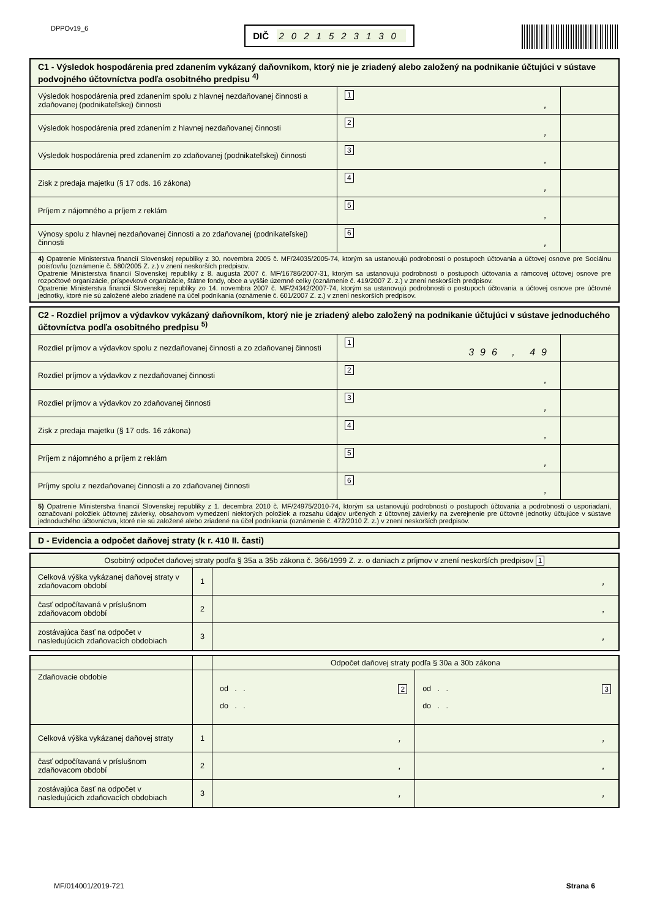DPPOv19_6
DIČ 2021523130
| C1 - Výsledok hospodárenia pred zdanením vykázaný daňovníkom, ktorý nie je zriadený alebo založený na podnikanie účtujúci v sústave podvojného účtovníctva podľa osobitného predpisu <sup>4)</sup> | | |
| --- | --- | --- |
| Výsledok hospodárenia pred zdanením spolu z hlavnej nezdaňovanej činnosti a zdaňovanej (podnikateľskej) činnosti | 1 , | |
| Výsledok hospodárenia pred zdanením z hlavnej nezdaňovanej činnosti | 2 , | |
| Výsledok hospodárenia pred zdanením zo zdaňovanej (podnikateľskej) činnosti | 3 , | |
| Zisk z predaja majetku (§ 17 ods. 16 zákona) | 4 , | |
| Príjem z nájomného a príjem z reklám | 5 , | |
| Výnosy spolu z hlavnej nezdaňovanej činnosti a zo zdaňovanej (podnikateľskej) činnosti | 6 , | |
| 4) Opatrenie Ministerstva financií Slovenskej republiky z 30. novembra 2005 č. MF/24035/2005-74, ktorým sa ustanovujú podrobnosti o postupoch účtovania a účtovej osnove pre Sociálnu poisťovňu (oznámenie č. 580/2005 Z. z.) v znení neskorších predpisov. Opatrenie Ministerstva financií Slovenskej republiky z 8. augusta 2007 č. MF/16786/2007-31, ktorým sa ustanovujú podrobnosti o postupoch účtovania a rámcovej účtovej osnove pre rozpočtové organizácie, príspevkové organizácie, štátne fondy, obce a vyššie územné celky (oznámenie č. 419/2007 Z. z.) v znení neskorších predpisov. Opatrenie Ministerstva financií Slovenskej republiky zo 14. novembra 2007 č. MF/24342/2007-74, ktorým sa ustanovujú podrobnosti o postupoch účtovania a účtovej osnove pre účtovné jednotky, ktoré nie sú založené alebo zriadené na účel podnikania (oznámenie č. 601/2007 Z. z.) v znení neskorších predpisov. | | |
| C2 - Rozdiel príjmov a výdavkov vykázaný daňovníkom, ktorý nie je zriadený alebo založený na podnikanie účtujúci v sústave jednoduchého účtovníctva podľa osobitného predpisu <sup>5)</sup> | | |
| --- | --- | --- |
| Rozdiel príjmov a výdavkov spolu z nezdaňovanej činnosti a zo zdaňovanej činnosti | 1 396 , 49 | |
| Rozdiel príjmov a výdavkov z nezdaňovanej činnosti | 2 , | |
| Rozdiel príjmov a výdavkov zo zdaňovanej činnosti | 3 , | |
| Zisk z predaja majetku (§ 17 ods. 16 zákona) | 4 , | |
| Príjem z nájomného a príjem z reklám | 5 , | |
| Príjmy spolu z nezdaňovanej činnosti a zo zdaňovanej činnosti | 6 , | |
| 5) Opatrenie Ministerstva financií Slovenskej republiky z 1. decembra 2010 č. MF/24975/2010-74, ktorým sa ustanovujú podrobnosti o postupoch účtovania a podrobnosti o usporiadaní, označovaní položiek účtovnej závierky, obsahovom vymedzení niektorých položiek a rozsahu údajov určených z účtovnej závierky na zverejnenie pre účtovné jednotky účtujúce v sústave jednoduchého účtovníctva, ktoré nie sú založené alebo zriadené na účel podnikania (oznámenie č. 472/2010 Z. z.) v znení neskorších predpisov. | | |
| D - Evidencia a odpočet daňovej straty (k r. 410 II. časti) |
| --- |
| Osobitný odpočet daňovej straty podľa § 35a a 35b zákona č. 366/1999 Z. z. o daniach z príjmov v znení neskorších predpisov 1 | | |
| Celková výška vykázanej daňovej straty v zdaňovacom období | 1 | , |
| časť odpočítavaná v príslušnom zdaňovacom období | 2 | , |
| zostávajúca časť na odpočet v nasledujúcich zdaňovacích obdobiach | 3 | , |
| | | Odpočet daňovej straty podľa § 30a a 30b zákona | |
| Zdaňovacie obdobie | | od . . 2 do . . | od . . 3 do . . |
| Celková výška vykázanej daňovej straty | 1 | , | , |
| časť odpočítavaná v príslušnom zdaňovacom období | 2 | , | , |
| zostávajúca časť na odpočet v nasledujúcich zdaňovacích obdobiach | 3 | , | , |
MF/014001/2019-721 Strana 6